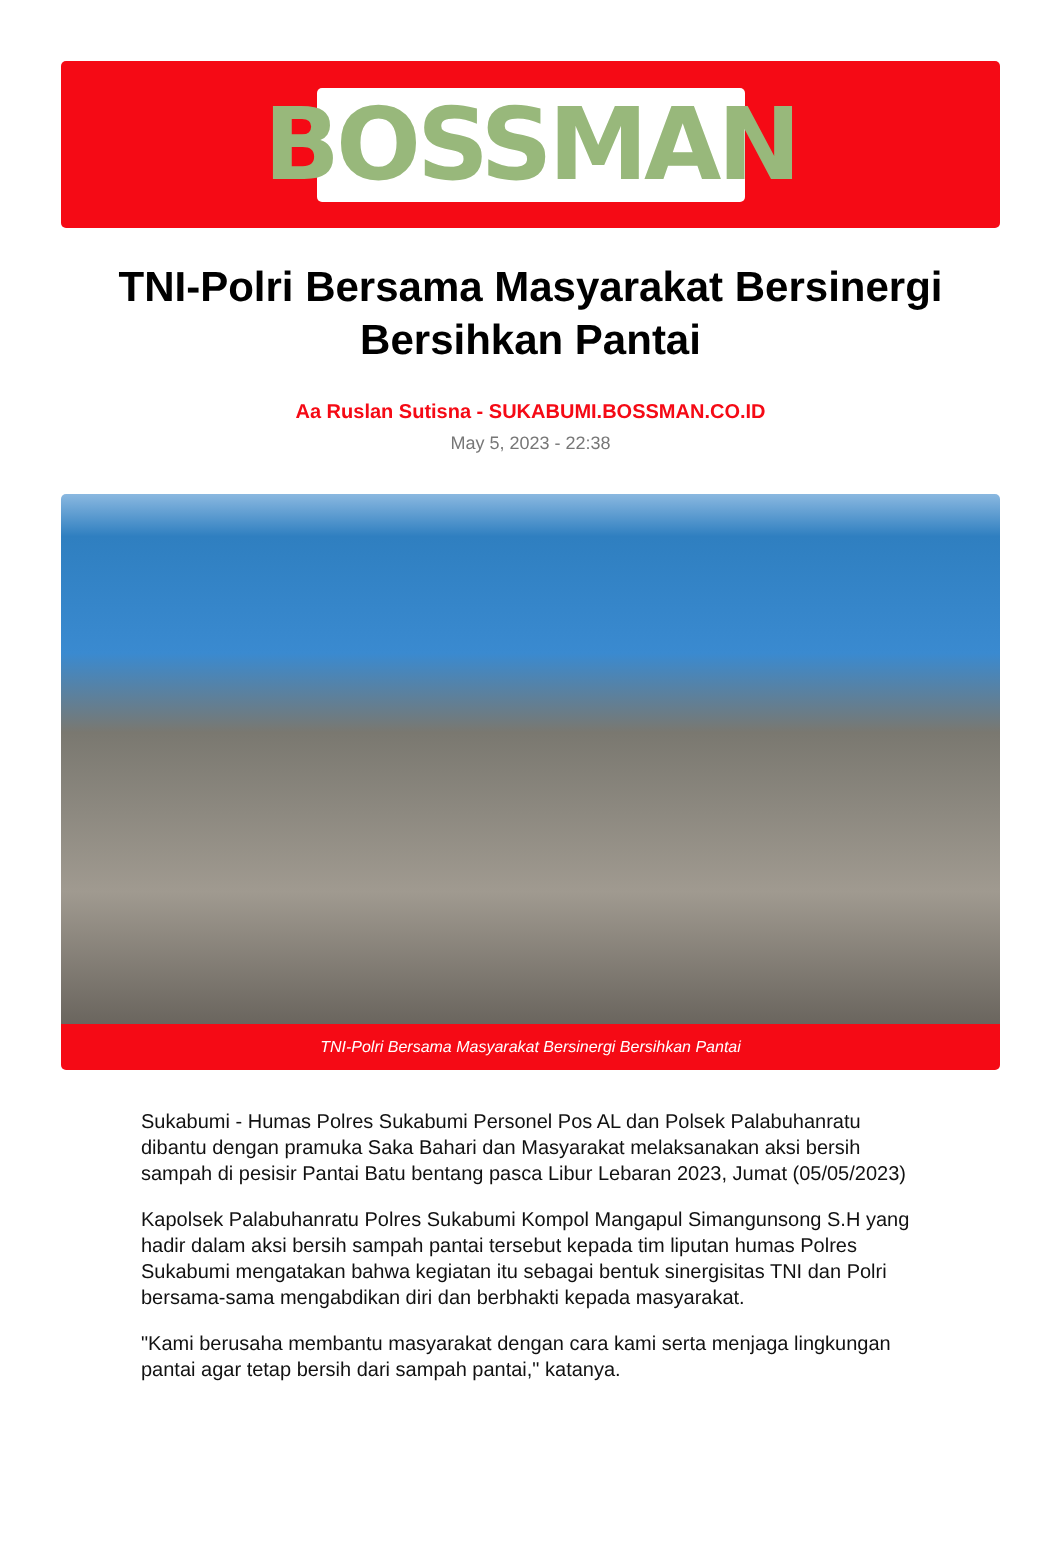BOSSMAN
TNI-Polri Bersama Masyarakat Bersinergi Bersihkan Pantai
Aa Ruslan Sutisna - SUKABUMI.BOSSMAN.CO.ID
May 5, 2023 - 22:38
TNI-Polri Bersama Masyarakat Bersinergi Bersihkan Pantai
Sukabumi - Humas Polres Sukabumi Personel Pos AL dan Polsek Palabuhanratu dibantu dengan pramuka Saka Bahari dan Masyarakat melaksanakan aksi bersih sampah di pesisir Pantai Batu bentang pasca Libur Lebaran 2023, Jumat (05/05/2023)
Kapolsek Palabuhanratu Polres Sukabumi Kompol Mangapul Simangunsong S.H yang hadir dalam aksi bersih sampah pantai tersebut kepada tim liputan humas Polres Sukabumi mengatakan bahwa kegiatan itu sebagai bentuk sinergisitas TNI dan Polri bersama-sama mengabdikan diri dan berbhakti kepada masyarakat.
"Kami berusaha membantu masyarakat dengan cara kami serta menjaga lingkungan pantai agar tetap bersih dari sampah pantai," katanya.